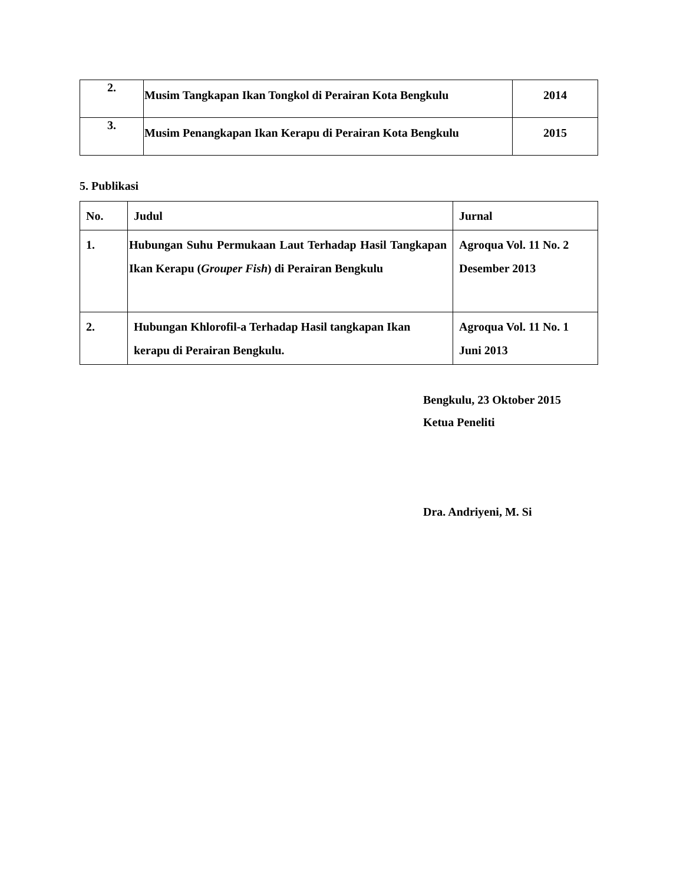| 2. | Musim Tangkapan Ikan Tongkol di Perairan Kota Bengkulu | 2014 |
| 3. | Musim Penangkapan Ikan Kerapu di Perairan Kota Bengkulu | 2015 |
5. Publikasi
| No. | Judul | Jurnal |
| --- | --- | --- |
| 1. | Hubungan Suhu Permukaan Laut Terhadap Hasil Tangkapan Ikan Kerapu ( Grouper Fish ) di Perairan Bengkulu | Agroqua Vol. 11 No. 2 Desember 2013 |
| 2. | Hubungan Khlorofil-a Terhadap Hasil tangkapan Ikan kerapu di Perairan Bengkulu. | Agroqua Vol. 11 No. 1 Juni 2013 |
Bengkulu, 23 Oktober 2015
Ketua Peneliti
Dra. Andriyeni, M. Si